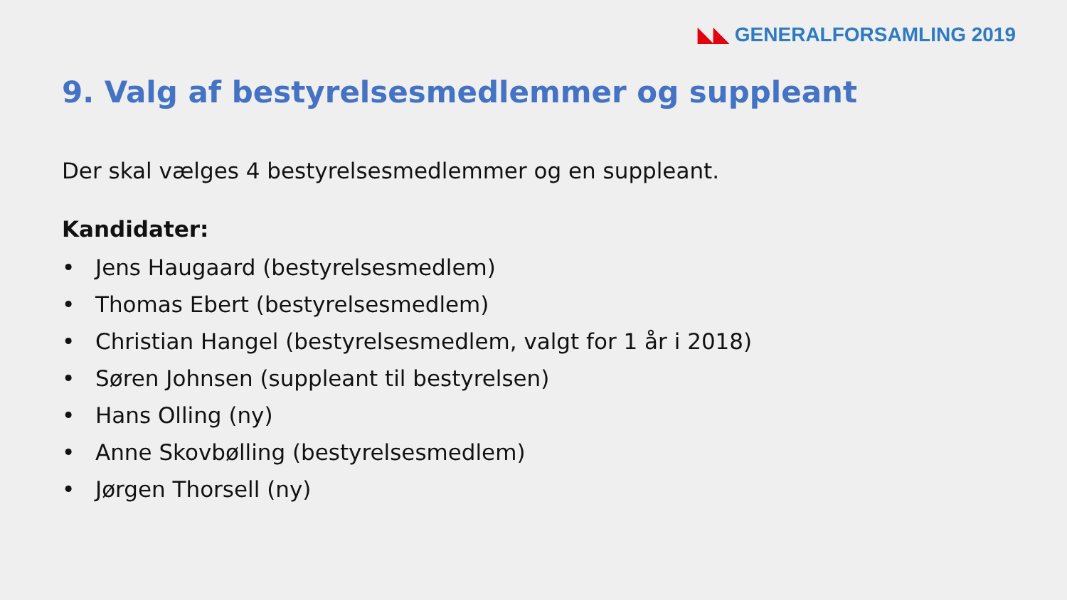◣◣ GENERALFORSAMLING 2019
9. Valg af bestyrelsesmedlemmer og suppleant
Der skal vælges 4 bestyrelsesmedlemmer og en suppleant.
Kandidater:
• Jens Haugaard (bestyrelsesmedlem)
• Thomas Ebert (bestyrelsesmedlem)
• Christian Hangel (bestyrelsesmedlem, valgt for 1 år i 2018)
• Søren Johnsen (suppleant til bestyrelsen)
• Hans Olling (ny)
• Anne Skovbølling (bestyrelsesmedlem)
• Jørgen Thorsell (ny)